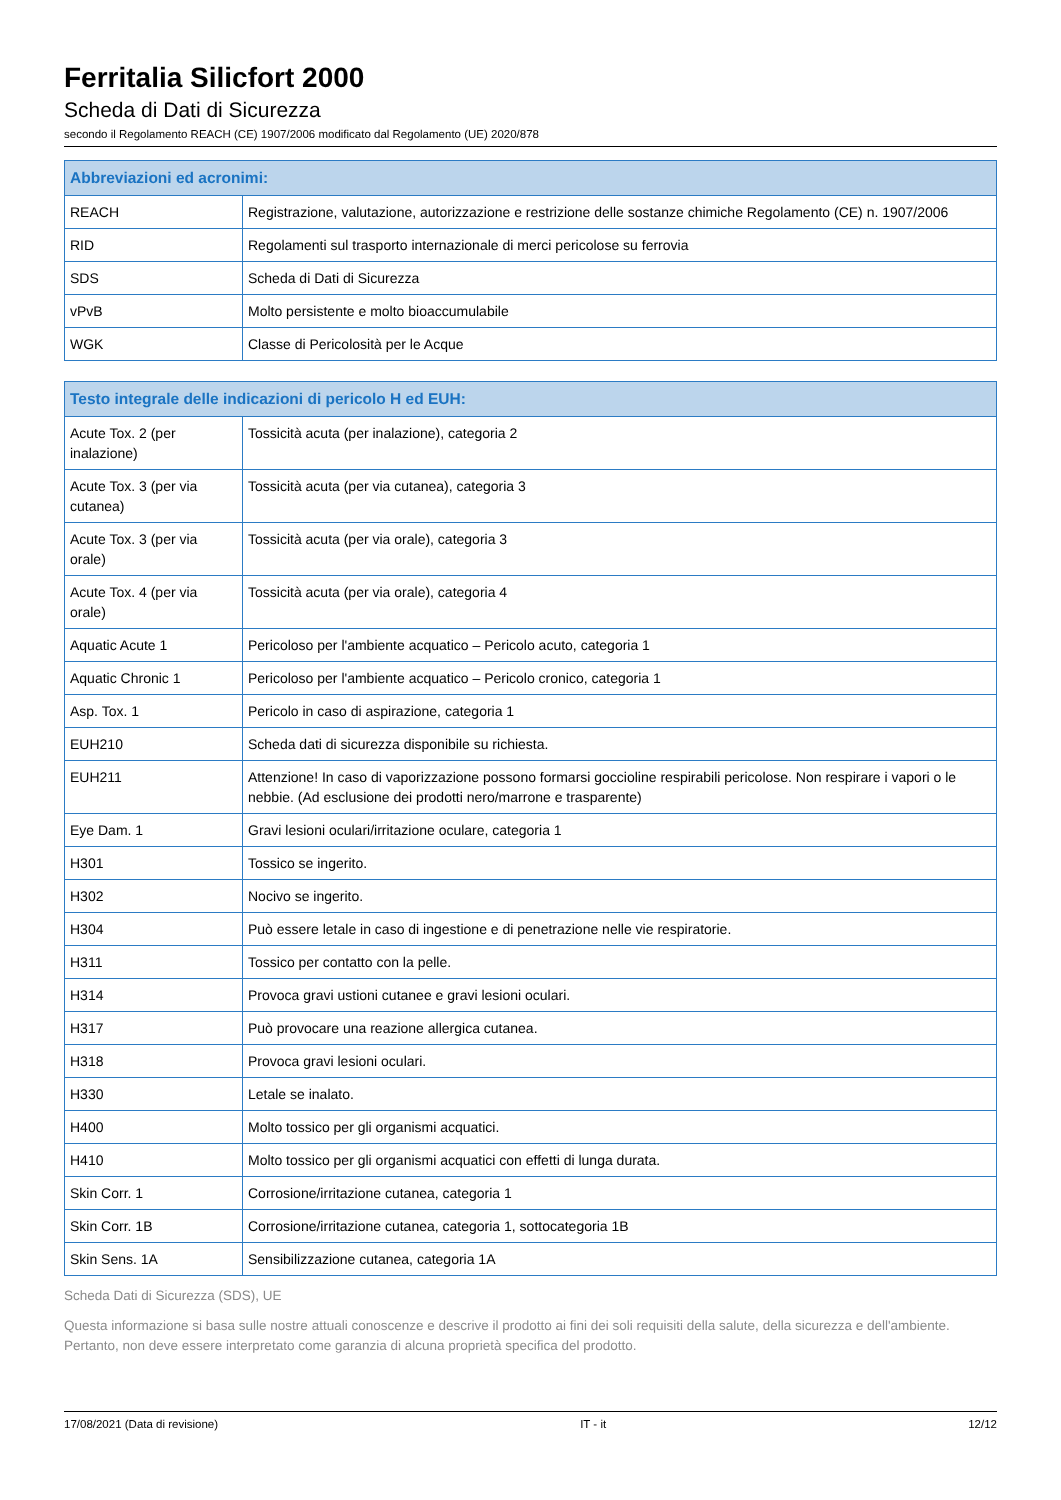Ferritalia Silicfort 2000
Scheda di Dati di Sicurezza
secondo il Regolamento REACH (CE) 1907/2006 modificato dal Regolamento (UE) 2020/878
| Abbreviazioni ed acronimi: | |
| --- | --- |
| REACH | Registrazione, valutazione, autorizzazione e restrizione delle sostanze chimiche Regolamento (CE) n. 1907/2006 |
| RID | Regolamenti sul trasporto internazionale di merci pericolose su ferrovia |
| SDS | Scheda di Dati di Sicurezza |
| vPvB | Molto persistente e molto bioaccumulabile |
| WGK | Classe di Pericolosità per le Acque |
| Testo integrale delle indicazioni di pericolo H ed EUH: | |
| --- | --- |
| Acute Tox. 2 (per inalazione) | Tossicità acuta (per inalazione), categoria 2 |
| Acute Tox. 3 (per via cutanea) | Tossicità acuta (per via cutanea), categoria 3 |
| Acute Tox. 3 (per via orale) | Tossicità acuta (per via orale), categoria 3 |
| Acute Tox. 4 (per via orale) | Tossicità acuta (per via orale), categoria 4 |
| Aquatic Acute 1 | Pericoloso per l'ambiente acquatico – Pericolo acuto, categoria 1 |
| Aquatic Chronic 1 | Pericoloso per l'ambiente acquatico – Pericolo cronico, categoria 1 |
| Asp. Tox. 1 | Pericolo in caso di aspirazione, categoria 1 |
| EUH210 | Scheda dati di sicurezza disponibile su richiesta. |
| EUH211 | Attenzione! In caso di vaporizzazione possono formarsi goccioline respirabili pericolose. Non respirare i vapori o le nebbie. (Ad esclusione dei prodotti nero/marrone e trasparente) |
| Eye Dam. 1 | Gravi lesioni oculari/irritazione oculare, categoria 1 |
| H301 | Tossico se ingerito. |
| H302 | Nocivo se ingerito. |
| H304 | Può essere letale in caso di ingestione e di penetrazione nelle vie respiratorie. |
| H311 | Tossico per contatto con la pelle. |
| H314 | Provoca gravi ustioni cutanee e gravi lesioni oculari. |
| H317 | Può provocare una reazione allergica cutanea. |
| H318 | Provoca gravi lesioni oculari. |
| H330 | Letale se inalato. |
| H400 | Molto tossico per gli organismi acquatici. |
| H410 | Molto tossico per gli organismi acquatici con effetti di lunga durata. |
| Skin Corr. 1 | Corrosione/irritazione cutanea, categoria 1 |
| Skin Corr. 1B | Corrosione/irritazione cutanea, categoria 1, sottocategoria 1B |
| Skin Sens. 1A | Sensibilizzazione cutanea, categoria 1A |
Scheda Dati di Sicurezza (SDS), UE
Questa informazione si basa sulle nostre attuali conoscenze e descrive il prodotto ai fini dei soli requisiti della salute, della sicurezza e dell'ambiente. Pertanto, non deve essere interpretato come garanzia di alcuna proprietà specifica del prodotto.
17/08/2021 (Data di revisione) IT - it 12/12